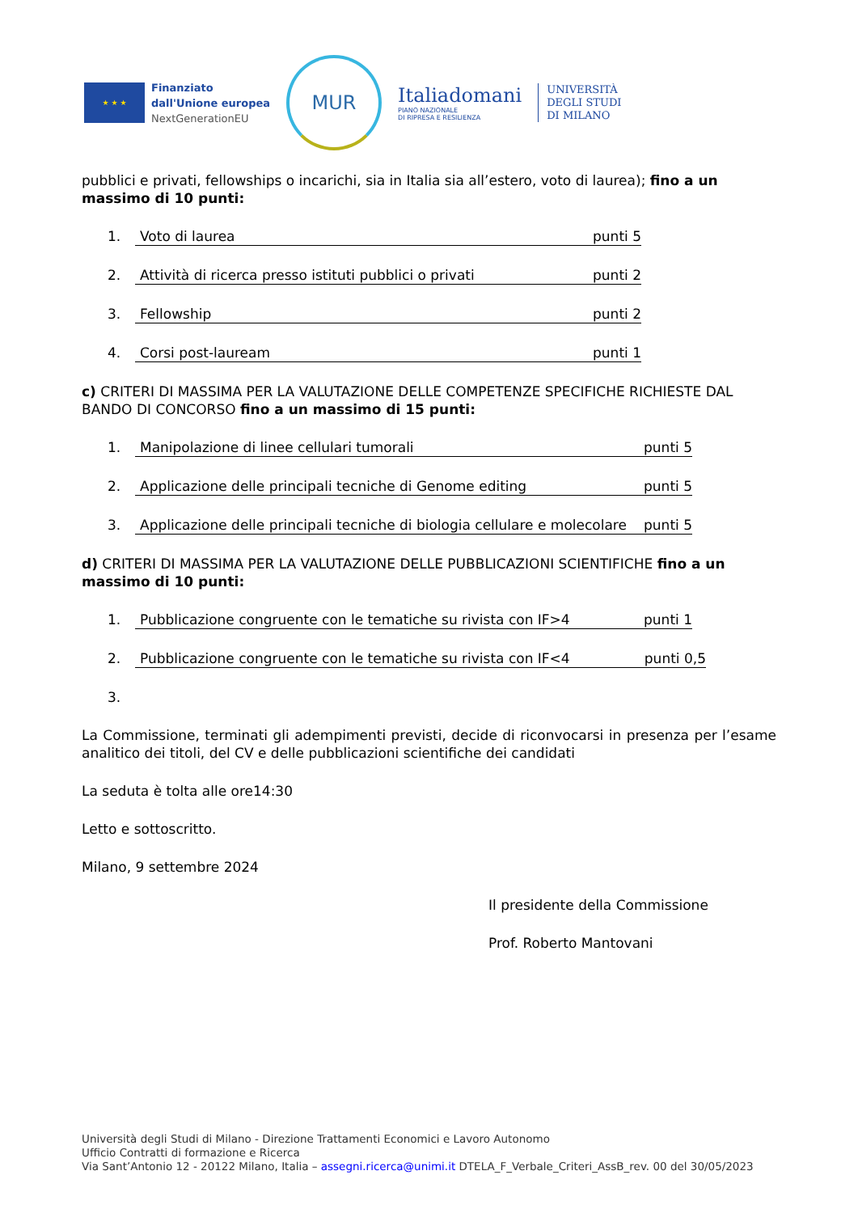★ ★ ★
Finanziato
dall'Unione europea
NextGenerationEU
MUR
Italiadomani
PIANO NAZIONALE
DI RIPRESA E RESILIENZA
UNIVERSITÀ
DEGLI STUDI
DI MILANO
pubblici e privati, fellowships o incarichi, sia in Italia sia all’estero, voto di laurea); fino a un massimo di 10 punti:
1. Voto di laurea punti 5
2. Attività di ricerca presso istituti pubblici o privati punti 2
3. Fellowship punti 2
4. Corsi post-lauream punti 1
c) CRITERI DI MASSIMA PER LA VALUTAZIONE DELLE COMPETENZE SPECIFICHE RICHIESTE DAL BANDO DI CONCORSO fino a un massimo di 15 punti:
1. Manipolazione di linee cellulari tumorali punti 5
2. Applicazione delle principali tecniche di Genome editing punti 5
3. Applicazione delle principali tecniche di biologia cellulare e molecolare punti 5
d) CRITERI DI MASSIMA PER LA VALUTAZIONE DELLE PUBBLICAZIONI SCIENTIFICHE fino a un massimo di 10 punti:
1. Pubblicazione congruente con le tematiche su rivista con IF>4 punti 1
2. Pubblicazione congruente con le tematiche su rivista con IF<4 punti 0,5
3.
La Commissione, terminati gli adempimenti previsti, decide di riconvocarsi in presenza per l’esame analitico dei titoli, del CV e delle pubblicazioni scientifiche dei candidati
La seduta è tolta alle ore14:30
Letto e sottoscritto.
Milano, 9 settembre 2024
Il presidente della Commissione
Prof. Roberto Mantovani
Università degli Studi di Milano - Direzione Trattamenti Economici e Lavoro Autonomo
Ufficio Contratti di formazione e Ricerca
Via Sant’Antonio 12 - 20122 Milano, Italia – assegni.ricerca@unimi.it DTELA_F_Verbale_Criteri_AssB_rev. 00 del 30/05/2023